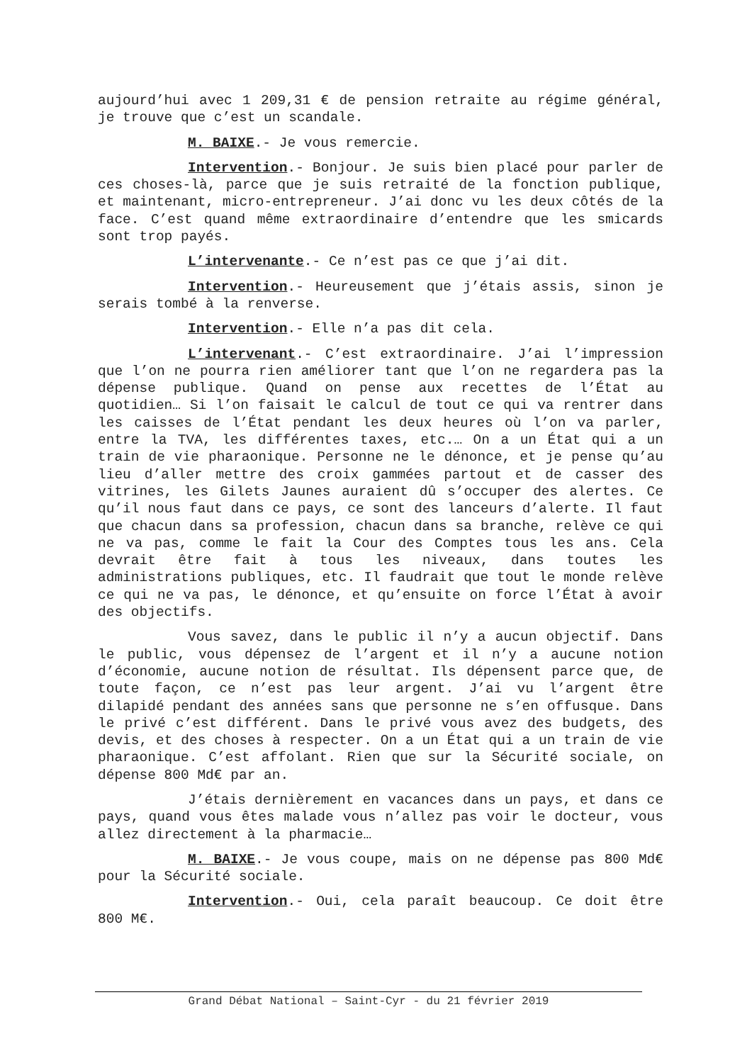aujourd’hui avec 1 209,31 € de pension retraite au régime général, je trouve que c’est un scandale.
M. BAIXE.- Je vous remercie.
Intervention.- Bonjour. Je suis bien placé pour parler de ces choses-là, parce que je suis retraité de la fonction publique, et maintenant, micro-entrepreneur. J’ai donc vu les deux côtés de la face. C’est quand même extraordinaire d’entendre que les smicards sont trop payés.
L’intervenante.- Ce n’est pas ce que j’ai dit.
Intervention.- Heureusement que j’étais assis, sinon je serais tombé à la renverse.
Intervention.- Elle n’a pas dit cela.
L’intervenant.- C’est extraordinaire. J’ai l’impression que l’on ne pourra rien améliorer tant que l’on ne regardera pas la dépense publique. Quand on pense aux recettes de l’État au quotidien… Si l’on faisait le calcul de tout ce qui va rentrer dans les caisses de l’État pendant les deux heures où l’on va parler, entre la TVA, les différentes taxes, etc.… On a un État qui a un train de vie pharaonique. Personne ne le dénonce, et je pense qu’au lieu d’aller mettre des croix gammées partout et de casser des vitrines, les Gilets Jaunes auraient dû s’occuper des alertes. Ce qu’il nous faut dans ce pays, ce sont des lanceurs d’alerte. Il faut que chacun dans sa profession, chacun dans sa branche, relève ce qui ne va pas, comme le fait la Cour des Comptes tous les ans. Cela devrait être fait à tous les niveaux, dans toutes les administrations publiques, etc. Il faudrait que tout le monde relève ce qui ne va pas, le dénonce, et qu’ensuite on force l’État à avoir des objectifs.
Vous savez, dans le public il n’y a aucun objectif. Dans le public, vous dépensez de l’argent et il n’y a aucune notion d’économie, aucune notion de résultat. Ils dépensent parce que, de toute façon, ce n’est pas leur argent. J’ai vu l’argent être dilapidé pendant des années sans que personne ne s’en offusque. Dans le privé c’est différent. Dans le privé vous avez des budgets, des devis, et des choses à respecter. On a un État qui a un train de vie pharaonique. C’est affolant. Rien que sur la Sécurité sociale, on dépense 800 Md€ par an.
J’étais dernièrement en vacances dans un pays, et dans ce pays, quand vous êtes malade vous n’allez pas voir le docteur, vous allez directement à la pharmacie…
M. BAIXE.- Je vous coupe, mais on ne dépense pas 800 Md€ pour la Sécurité sociale.
Intervention.- Oui, cela paraît beaucoup. Ce doit être 800 M€.
Grand Débat National – Saint-Cyr - du 21 février 2019